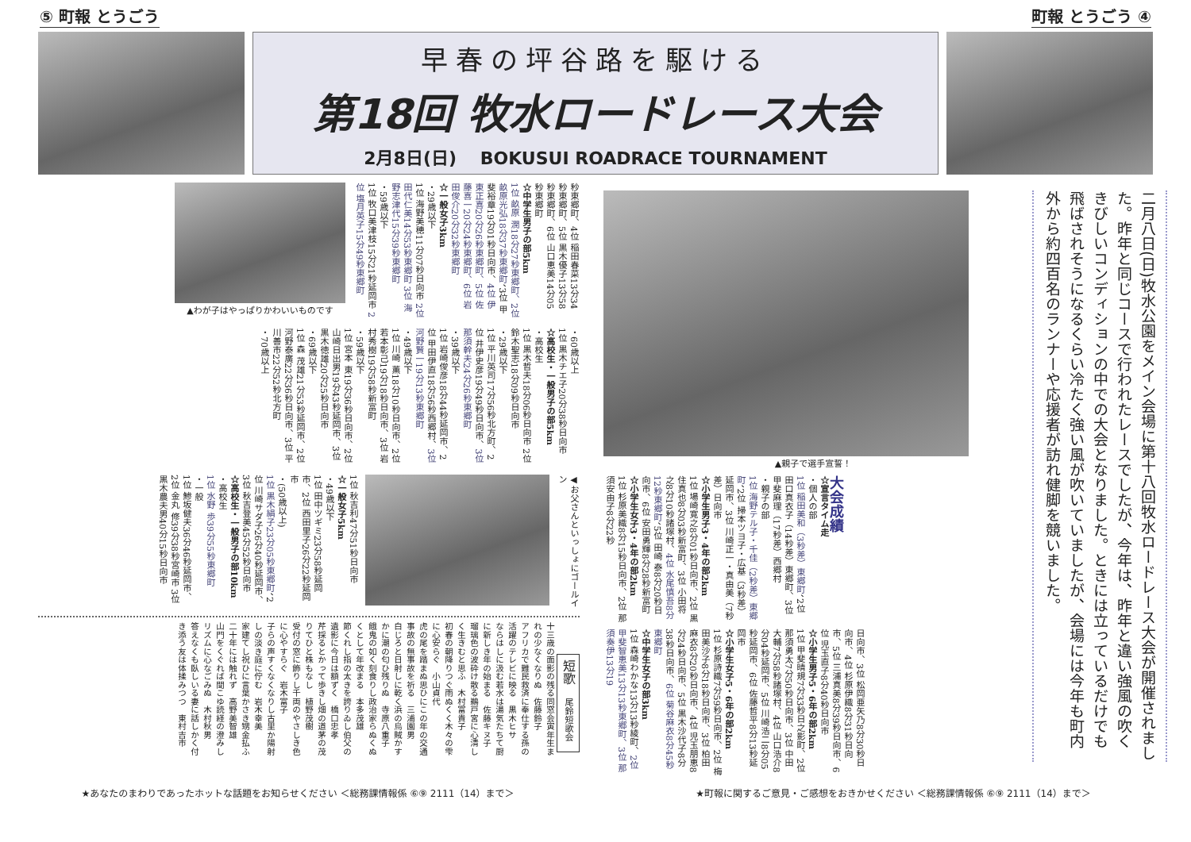⑤ 町報 とうごう 町報 とうごう ④
早春の坪谷路を駆ける
第18回 牧水ロードレース大会
2月8日(日)　 BOKUSUI ROADRACE TOURNAMENT
二月八日(日)牧水公園をメイン会場に第十八回牧水ロードレース大会が開催されました。昨年と同じコースで行われたレースでしたが、今年は、昨年と違い強風の吹くきびしいコンディションの中での大会となりました。ときには立っているだけでも飛ばされそうになるくらい冷たく強い風が吹いていましたが、会場には今年も町内外から約四百名のランナーや応援者が訪れ健脚を競いました。
▲親子で選手宣誓！
大会成績
☆宣言タイム走
・個人の部
1位 稲田美和（3秒差）東郷町、2位 田口真衣子（14秒差）東郷町、3位 甲斐麻理（17秒差）西郷村
・親子の部
1位 海野テル子・千佳（2秒差）東郷町、2位 掃本ツヨ子・広基（3秒差）延岡市、3位 川崎正一・真由美（7秒差）日向市
☆小学生男子3・4年の部2km
1位 場崎寛之8分01秒日向市、2位 黒住真也8分03秒新富町、3位 小田将之8分10秒諸塚村、4位 水尾慎吾8分12秒東郷町、5位 田崎 泰8分20秒日向市、6位 安田勇輝8分28秒新富町
☆小学生女子3・4年の部2km
1位 杉原美織8分15秒日向市、2位 那須安由子8分22秒
日向市、3位 松岡亜矢乃8分30秒日向市、4位 杉原伊織8分31秒日向市、5位 三浦真美8分39秒日向市、6位 児玉直子8分40秒日向市
☆小学生男子5・6年の部2km
1位 甲斐晴規7分33秒日之影町、2位 那須勇太7分50秒日向市、3位 中田大輔7分58秒諸塚村、4位 山口浩介8分04秒延岡市、5位 川崎浩二8分05秒延岡市、6位 佐藤哲平8分13秒延岡市
☆小学生女子5・6年の部2km
1位 杉原詩織7分59秒日向市、2位 梅田美沙子8分18秒日向市、3位 柏田麻衣8分20秒日向市、4位 児玉朋恵8分24秒日向市、5位 黒木沙代子8分38秒日向市、6位 菊谷麻衣8分45秒東郷町
☆中学生女子の部3km
1位 森崎わかな13分13秒綾町、2位 甲斐智恵美13分13秒東郷町、3位 那須奏伊13分19
★町報に関するご意見・ご感想をおきかせください ＜総務課情報係 ⑥⑨ 2111（14）まで＞
秒東郷町、4位 稲田春菜13分34秒東郷町、5位 黒木優子13分58秒東郷町、6位 山口恵美14分05秒東郷町
☆中学生男子の部5km
1位 畝原 潤18分27秒東郷町、2位 畝原光弘18分37秒東郷町、3位 甲斐裕章19分01秒日向市、4位 伊東正喜20分26秒東郷町、5位 佐藤喜一20分24秒東郷町、6位 岩田俊介20分32秒東郷町
☆一般女子3km
・29歳以下
1位 海野美穂11分07秒日向市 2位 田代仁美14分53秒東郷町 3位 海野志津代15分39秒東郷町
・59歳以下
1位 牧口美津枝15分21秒延岡市 2位 塩月英子15分49秒東郷町
▲わが子はやっぱりかわいいものです
・60歳以上
1位 黒木チエ子20分38秒日向市
☆高校生・一般男子の部5km
・高校生
1位 黒木哲夫18分06秒日向市 2位 鈴木聖志18分09秒日向市
・29歳以下
1位 平川英司17分56秒北方町、2位 井伊史彦19分49秒日向市、3位 那須幹夫24分26秒東郷町
・39歳以下
1位 岩崎俊彦18分44秒延岡市、2位 甲田伊直18分56秒西郷村、3位 河野賢一19分13秒東郷町
・49歳以下
1位 川崎 薫18分10秒日向市、2位 若本彰己19分18秒日向市、3位 岩村秀樹19分58秒新富町
・59歳以下
1位 宮本 東19分36秒日向市、2位 山崎日出男19分43秒延岡市、3位 黒木徳雄20分25秒日向市
・69歳以下
1位 森 茂雄21分53秒延岡市、2位 河野泰廣22分36秒日向市、3位 平川善市22分52秒北方町
・70歳以上
◀お父さんといっしょにゴールイン
1位 秋吉利47分51秒日向市
☆一般女子5km
・49歳以下
1位 田中ツギミ23分58秒延岡市、2位 西田里子26分22秒延岡市
・(50歳以上)
1位 黒木絹子23分05秒東郷町、2位 川崎サダ子26分40秒延岡市、3位 秋吉登美45分52秒日向市
☆高校生・一般男子の部10km
・高校生
1位 水野 歩39分55秒東郷町
・一般
1位 鯵坂健夫36分46秒延岡市、2位 金丸 修39分38秒宮崎市 3位 黒木農夫男40分15秒日向市
短歌　尾鈴短歌会
十三歳の面影の残る同窓会寅年生まれの少なくなりぬ　佐藤鈴子
アフリカで難民救済に奉仕する孫の活躍のテレビに映る　黒木ヒサ
ならはしに汲む若水は湯気たちて厨に新しき年の始まる　佐藤キヌ子
瑠璃色の波砕け散る鵜戸宮に心清しく生きむと思ふ　木村富貴子
初春の朝降りつぐ雨ぬくく木々の雫に心安らぐ　小山貞代
虎の尾を踏まぬ思ひにこの年の交通事故の無事故を祈る　三浦園男
白じろと日射しに乾く浜の烏賊かすかに潮の匂ひ残りぬ　寺原八重子
餓鬼の如く刻食りし政治家らぬくぬくとして年改まる　本多茂雄
節くれし指の太きを誇りゐし伯父の遺影に今日は額ずく　橋口忠孝
芹採るとかって歩きし畑の道茅の茂りてひと株もなし　植野茂樹
受付の窓に飾りし千両のやさしき色に心やすらぐ　岩木富子
子らの声すくなくなりし古里か陽射しの淡き庭に佇む　岩木幸美
家建てし祝ひに言葉かさき甥金払ふ二十年には触れず　高野美智雄
山門をくぐれば聞こゆ読経の澄みしリズムに心なごみぬ　木村秋男
答えなくも臥しいる妻に話しかく付き添う友は体揉みつつ　東村吉市
★あなたのまわりであったホットな話題をお知らせください ＜総務課情報係 ⑥⑨ 2111（14）まで＞